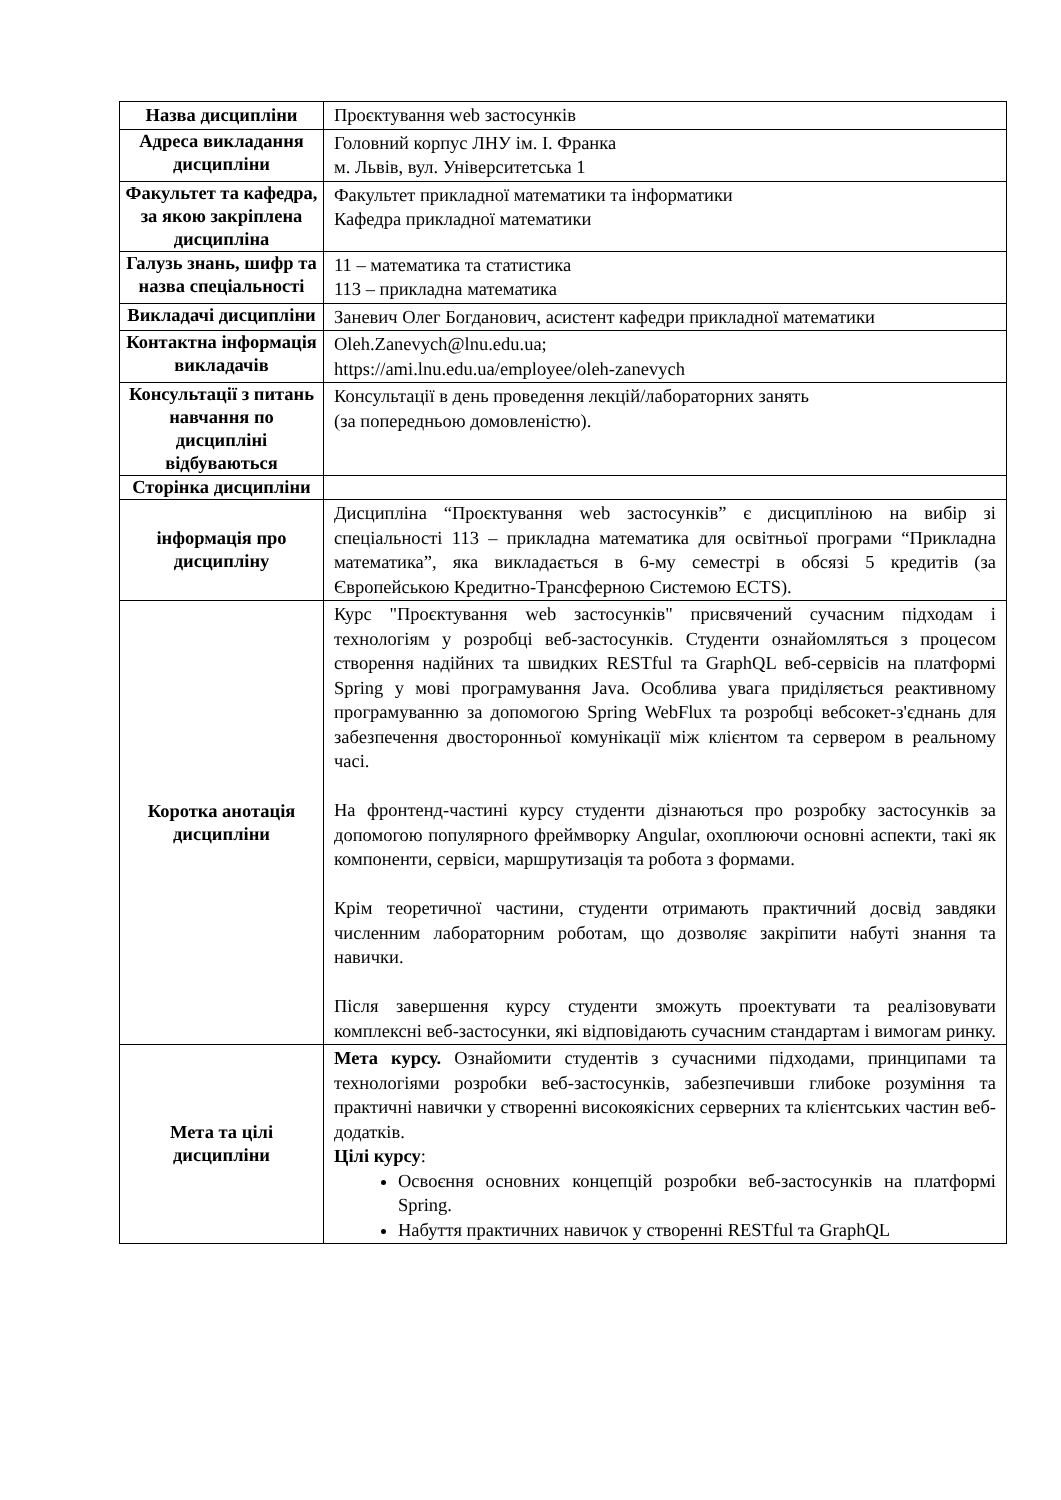| Назва дисципліни | Проєктування web застосунків |
| Адреса викладання дисципліни | Головний корпус ЛНУ ім. І. Франка м. Львів, вул. Університетська 1 |
| Факультет та кафедра, за якою закріплена дисципліна | Факультет прикладної математики та інформатики Кафедра прикладної математики |
| Галузь знань, шифр та назва спеціальності | 11 – математика та статистика 113 – прикладна математика |
| Викладачі дисципліни | Заневич Олег Богданович, асистент кафедри прикладної математики |
| Контактна інформація викладачів | Oleh.Zanevych@lnu.edu.ua; https://ami.lnu.edu.ua/employee/oleh-zanevych |
| Консультації з питань навчання по дисципліні відбуваються | Консультації в день проведення лекцій/лабораторних занять (за попередньою домовленістю). |
| Сторінка дисципліни | |
| інформація про дисципліну | Дисципліна “Проєктування web застосунків” є дисципліною на вибір зі спеціальності 113 – прикладна математика для освітньої програми “Прикладна математика”, яка викладається в 6-му семестрі в обсязі 5 кредитів (за Європейською Кредитно-Трансферною Системою ECTS). |
| Коротка анотація дисципліни | Курс "Проєктування web застосунків" присвячений сучасним підходам і технологіям у розробці веб-застосунків. Студенти ознайомляться з процесом створення надійних та швидких RESTful та GraphQL веб-сервісів на платформі Spring у мові програмування Java. Особлива увага приділяється реактивному програмуванню за допомогою Spring WebFlux та розробці вебсокет-з'єднань для забезпечення двосторонньої комунікації між клієнтом та сервером в реальному часі. На фронтенд-частині курсу студенти дізнаються про розробку застосунків за допомогою популярного фреймворку Angular, охоплюючи основні аспекти, такі як компоненти, сервіси, маршрутизація та робота з формами. Крім теоретичної частини, студенти отримають практичний досвід завдяки численним лабораторним роботам, що дозволяє закріпити набуті знання та навички. Після завершення курсу студенти зможуть проектувати та реалізовувати комплексні веб-застосунки, які відповідають сучасним стандартам і вимогам ринку. |
| Мета та цілі дисципліни | Мета курсу. Ознайомити студентів з сучасними підходами, принципами та технологіями розробки веб-застосунків, забезпечивши глибоке розуміння та практичні навички у створенні високоякісних серверних та клієнтських частин веб-додатків. Цілі курсу : Освоєння основних концепцій розробки веб-застосунків на платформі Spring. Набуття практичних навичок у створенні RESTful та GraphQL |